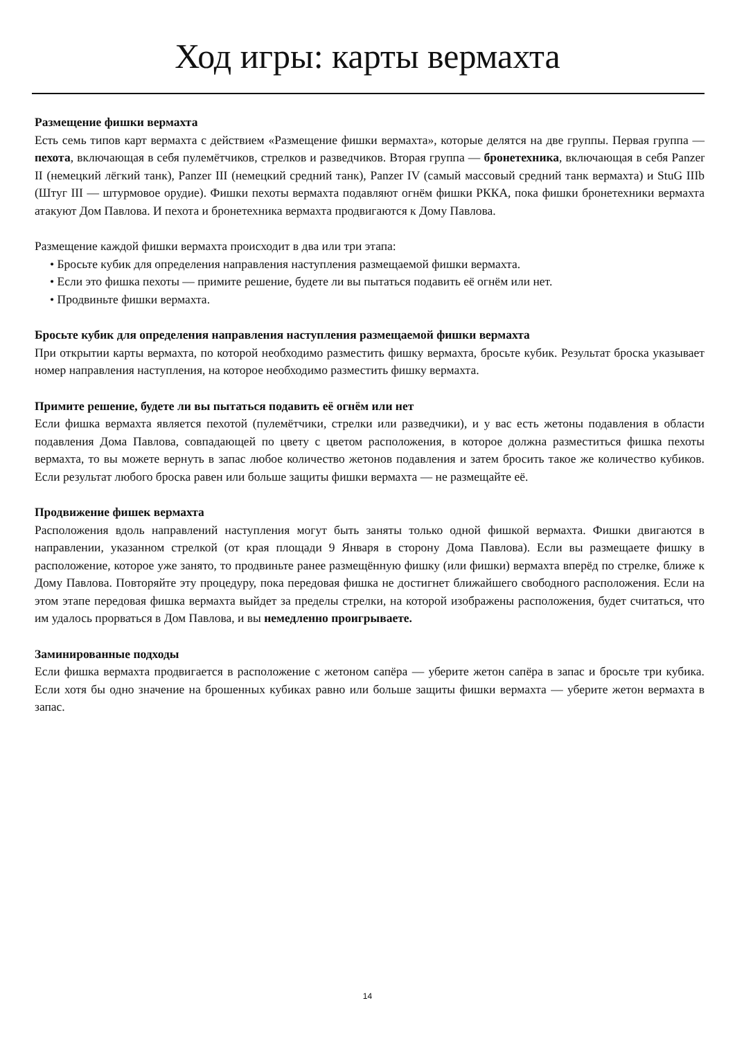Ход игры: карты вермахта
Размещение фишки вермахта
Есть семь типов карт вермахта с действием «Размещение фишки вермахта», которые делятся на две группы. Первая группа — пехота, включающая в себя пулемётчиков, стрелков и разведчиков. Вторая группа — бронетехника, включающая в себя Panzer II (немецкий лёгкий танк), Panzer III (немецкий средний танк), Panzer IV (самый массовый средний танк вермахта) и StuG IIIb (Штуг III — штурмовое орудие). Фишки пехоты вермахта подавляют огнём фишки РККА, пока фишки бронетехники вермахта атакуют Дом Павлова. И пехота и бронетехника вермахта продвигаются к Дому Павлова.
Размещение каждой фишки вермахта происходит в два или три этапа:
• Бросьте кубик для определения направления наступления размещаемой фишки вермахта.
• Если это фишка пехоты — примите решение, будете ли вы пытаться подавить её огнём или нет.
• Продвиньте фишки вермахта.
Бросьте кубик для определения направления наступления размещаемой фишки вермахта
При открытии карты вермахта, по которой необходимо разместить фишку вермахта, бросьте кубик. Результат броска указывает номер направления наступления, на которое необходимо разместить фишку вермахта.
Примите решение, будете ли вы пытаться подавить её огнём или нет
Если фишка вермахта является пехотой (пулемётчики, стрелки или разведчики), и у вас есть жетоны подавления в области подавления Дома Павлова, совпадающей по цвету с цветом расположения, в которое должна разместиться фишка пехоты вермахта, то вы можете вернуть в запас любое количество жетонов подавления и затем бросить такое же количество кубиков. Если результат любого броска равен или больше защиты фишки вермахта — не размещайте её.
Продвижение фишек вермахта
Расположения вдоль направлений наступления могут быть заняты только одной фишкой вермахта. Фишки двигаются в направлении, указанном стрелкой (от края площади 9 Января в сторону Дома Павлова). Если вы размещаете фишку в расположение, которое уже занято, то продвиньте ранее размещённую фишку (или фишки) вермахта вперёд по стрелке, ближе к Дому Павлова. Повторяйте эту процедуру, пока передовая фишка не достигнет ближайшего свободного расположения. Если на этом этапе передовая фишка вермахта выйдет за пределы стрелки, на которой изображены расположения, будет считаться, что им удалось прорваться в Дом Павлова, и вы немедленно проигрываете.
Заминированные подходы
Если фишка вермахта продвигается в расположение с жетоном сапёра — уберите жетон сапёра в запас и бросьте три кубика. Если хотя бы одно значение на брошенных кубиках равно или больше защиты фишки вермахта — уберите жетон вермахта в запас.
14